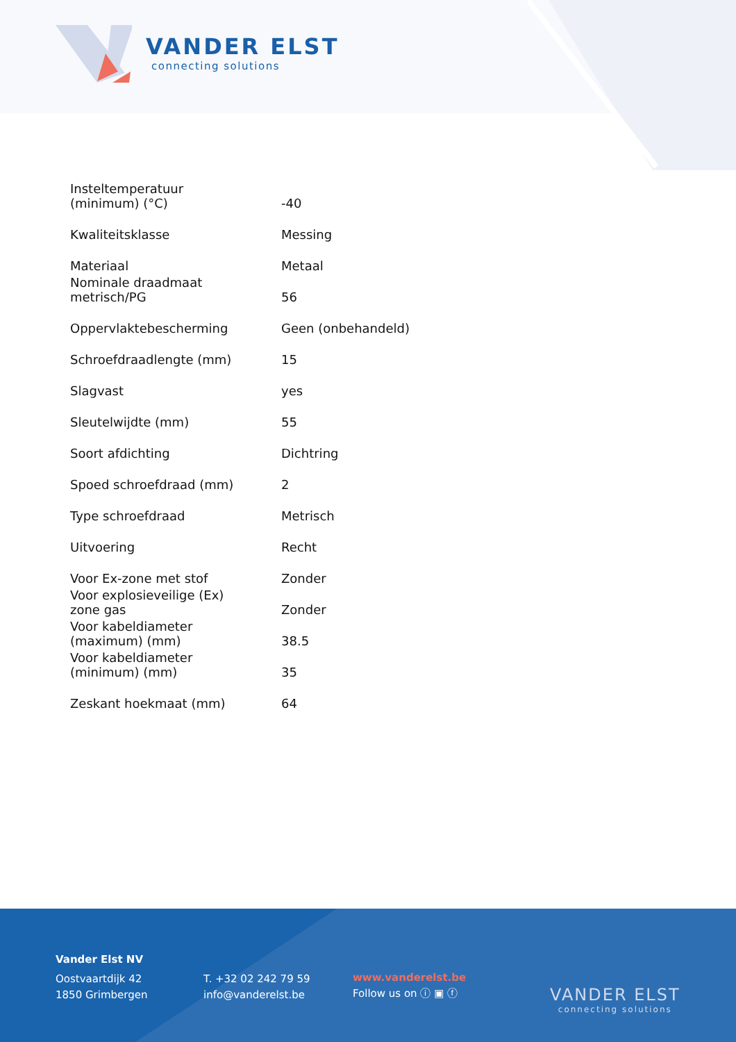VANDER ELST
connecting solutions
| Insteltemperatuur (minimum) (°C) | -40 |
| Kwaliteitsklasse | Messing |
| Materiaal | Metaal |
| Nominale draadmaat metrisch/PG | 56 |
| Oppervlaktebescherming | Geen (onbehandeld) |
| Schroefdraadlengte (mm) | 15 |
| Slagvast | yes |
| Sleutelwijdte (mm) | 55 |
| Soort afdichting | Dichtring |
| Spoed schroefdraad (mm) | 2 |
| Type schroefdraad | Metrisch |
| Uitvoering | Recht |
| Voor Ex-zone met stof | Zonder |
| Voor explosieveilige (Ex) zone gas | Zonder |
| Voor kabeldiameter (maximum) (mm) | 38.5 |
| Voor kabeldiameter (minimum) (mm) | 35 |
| Zeskant hoekmaat (mm) | 64 |
Vander Elst NV
Oostvaartdijk 42
1850 Grimbergen
T. +32 02 242 79 59
info@vanderelst.be
www.vanderelst.be
Follow us on ⓘ ▣ ⓕ
VANDER ELST
connecting solutions